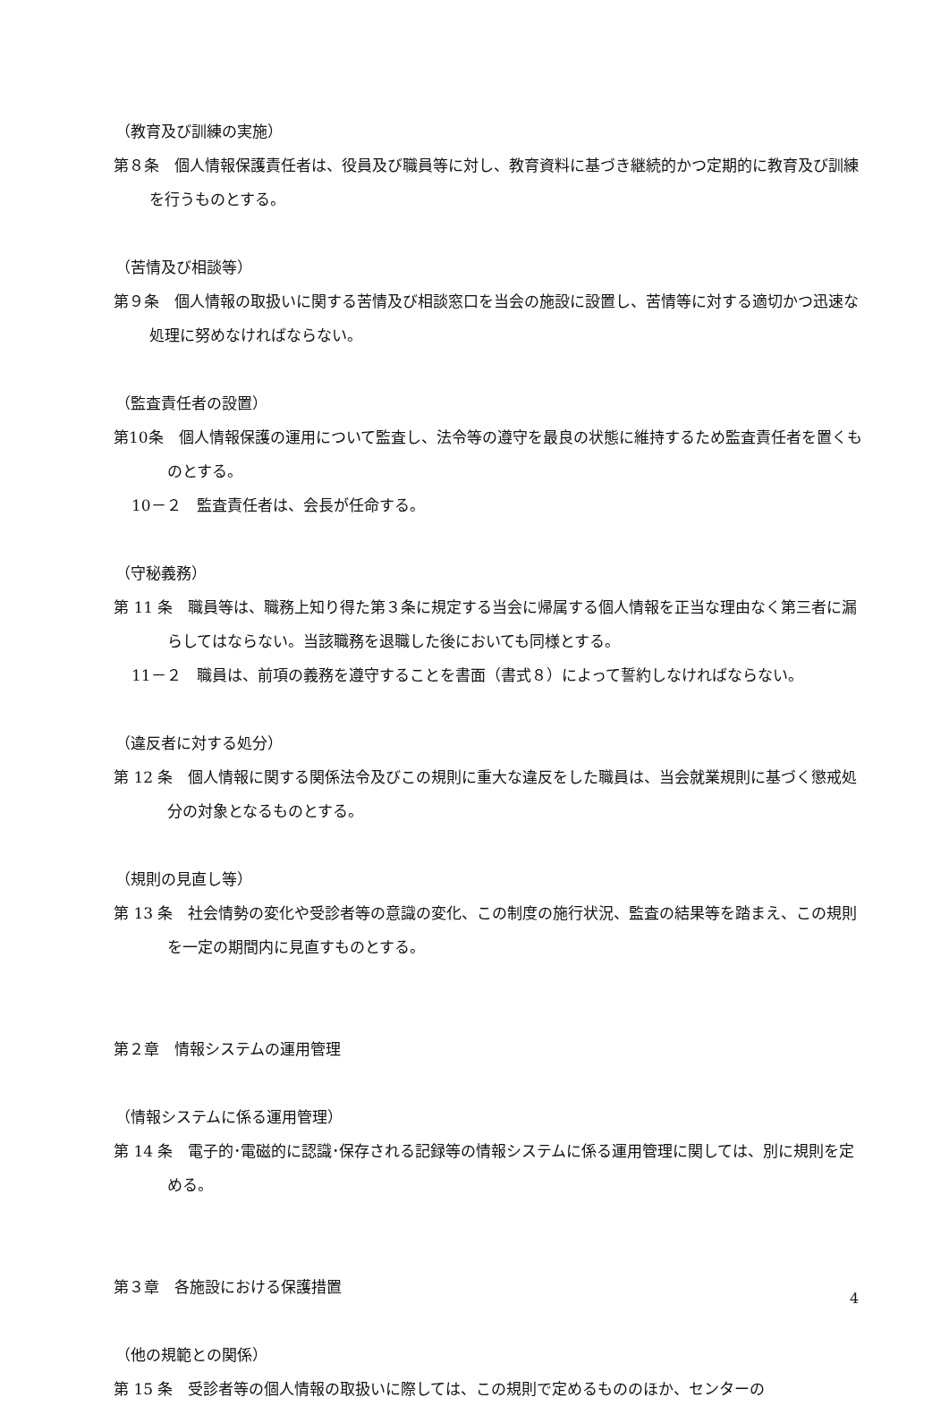（教育及び訓練の実施）
第８条　個人情報保護責任者は、役員及び職員等に対し、教育資料に基づき継続的かつ定期的に教育及び訓練を行うものとする。
（苦情及び相談等）
第９条　個人情報の取扱いに関する苦情及び相談窓口を当会の施設に設置し、苦情等に対する適切かつ迅速な処理に努めなければならない。
（監査責任者の設置）
第10条　個人情報保護の運用について監査し、法令等の遵守を最良の状態に維持するため監査責任者を置くものとする。
10－２　監査責任者は、会長が任命する。
（守秘義務）
第 11 条　職員等は、職務上知り得た第３条に規定する当会に帰属する個人情報を正当な理由なく第三者に漏らしてはならない。当該職務を退職した後においても同様とする。
11－２　職員は、前項の義務を遵守することを書面（書式８）によって誓約しなければならない。
（違反者に対する処分）
第 12 条　個人情報に関する関係法令及びこの規則に重大な違反をした職員は、当会就業規則に基づく懲戒処分の対象となるものとする。
（規則の見直し等）
第 13 条　社会情勢の変化や受診者等の意識の変化、この制度の施行状況、監査の結果等を踏まえ、この規則を一定の期間内に見直すものとする。
第２章　情報システムの運用管理
（情報システムに係る運用管理）
第 14 条　電子的･電磁的に認識･保存される記録等の情報システムに係る運用管理に関しては、別に規則を定める。
第３章　各施設における保護措置
（他の規範との関係）
第 15 条　受診者等の個人情報の取扱いに際しては、この規則で定めるもののほか、センターの
4